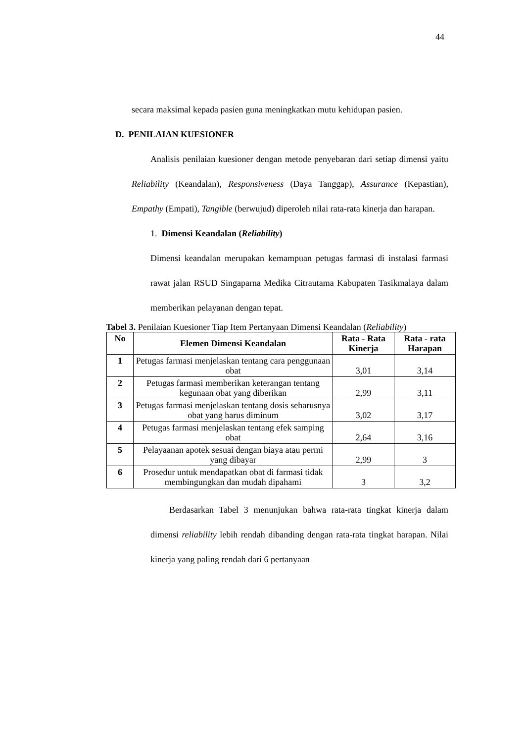44
secara maksimal kepada pasien guna meningkatkan mutu kehidupan pasien.
D. PENILAIAN KUESIONER
Analisis penilaian kuesioner dengan metode penyebaran dari setiap dimensi yaitu Reliability (Keandalan), Responsiveness (Daya Tanggap), Assurance (Kepastian), Empathy (Empati), Tangible (berwujud) diperoleh nilai rata-rata kinerja dan harapan.
1. Dimensi Keandalan (Reliability)
Dimensi keandalan merupakan kemampuan petugas farmasi di instalasi farmasi rawat jalan RSUD Singaparna Medika Citrautama Kabupaten Tasikmalaya dalam memberikan pelayanan dengan tepat.
Tabel 3. Penilaian Kuesioner Tiap Item Pertanyaan Dimensi Keandalan (Reliability)
| No | Elemen Dimensi Keandalan | Rata - Rata Kinerja | Rata - rata Harapan |
| --- | --- | --- | --- |
| 1 | Petugas farmasi menjelaskan tentang cara penggunaan obat | 3,01 | 3,14 |
| 2 | Petugas farmasi memberikan keterangan tentang kegunaan obat yang diberikan | 2,99 | 3,11 |
| 3 | Petugas farmasi menjelaskan tentang dosis seharusnya obat yang harus diminum | 3,02 | 3,17 |
| 4 | Petugas farmasi menjelaskan tentang efek samping obat | 2,64 | 3,16 |
| 5 | Pelayaanan apotek sesuai dengan biaya atau permi yang dibayar | 2,99 | 3 |
| 6 | Prosedur untuk mendapatkan obat di farmasi tidak membingungkan dan mudah dipahami | 3 | 3,2 |
Berdasarkan Tabel 3 menunjukan bahwa rata-rata tingkat kinerja dalam dimensi reliability lebih rendah dibanding dengan rata-rata tingkat harapan. Nilai kinerja yang paling rendah dari 6 pertanyaan